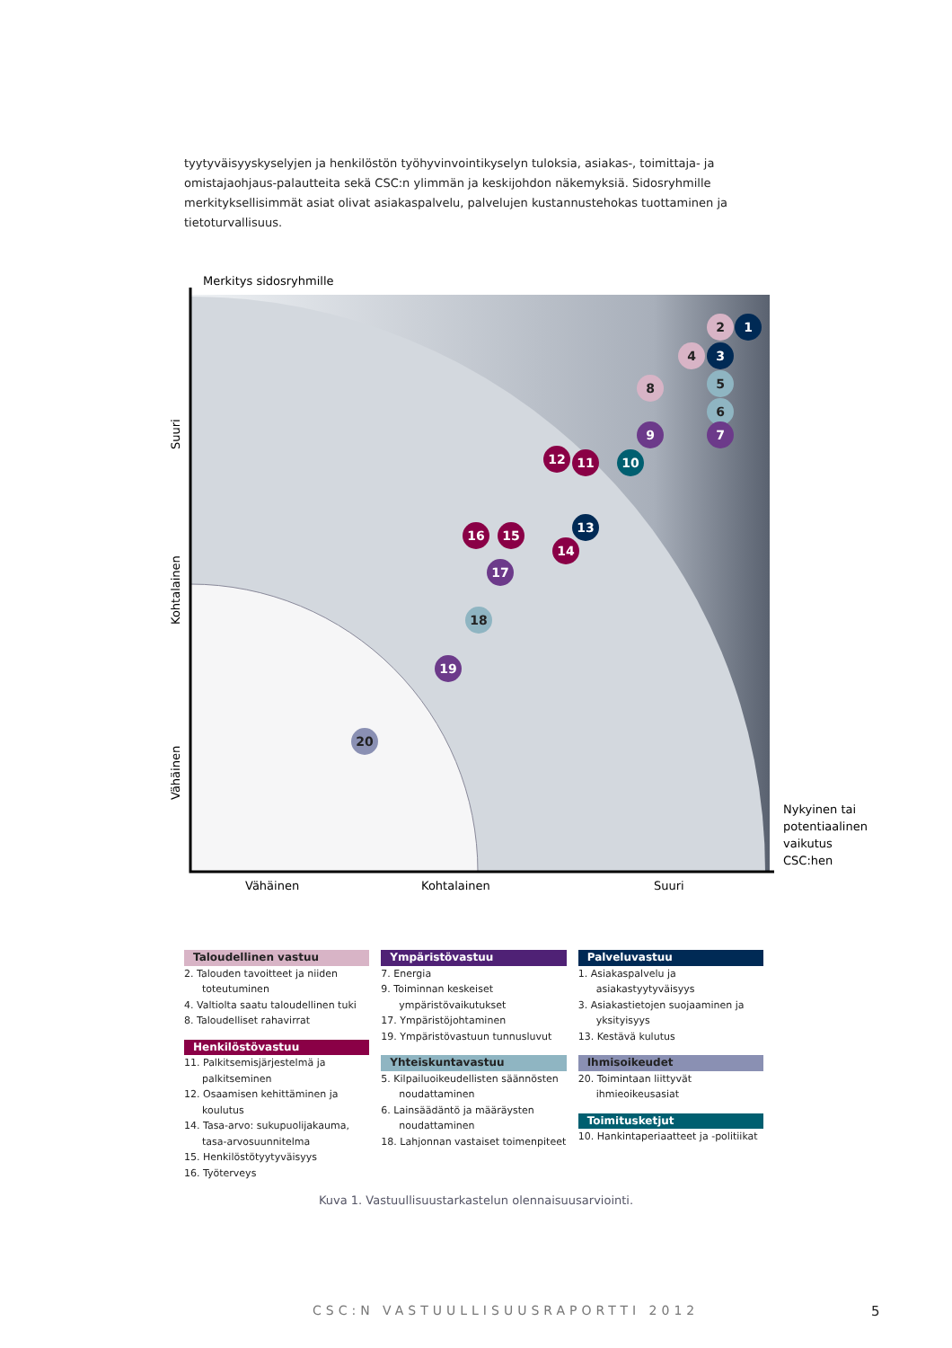tyytyväisyyskyselyjen ja henkilöstön työhyvinvointikyselyn tuloksia, asiakas-, toimittaja- ja omistajaohjaus-palautteita sekä CSC:n ylimmän ja keskijohdon näkemyksiä. Sidosryhmille merkityksellisimmät asiat olivat asiakaspalvelu, palvelujen kustannustehokas tuottaminen ja tietoturvallisuus.
1
2
3
4
5
6
7
8
9
10
11
12
13
14
15
16
17
18
19
20
Merkitys sidosryhmille
Suuri
Kohtalainen
Vähäinen
Vähäinen
Kohtalainen
Suuri
Nykyinen tai
potentiaalinen
vaikutus
CSC:hen
Taloudellinen vastuu
2. Talouden tavoitteet ja niiden toteutuminen
4. Valtiolta saatu taloudellinen tuki
8. Taloudelliset rahavirrat
Henkilöstövastuu
11. Palkitsemisjärjestelmä ja palkitseminen
12. Osaamisen kehittäminen ja koulutus
14. Tasa-arvo: sukupuolijakauma, tasa-arvosuunnitelma
15. Henkilöstötyytyväisyys
16. Työterveys
Ympäristövastuu
7. Energia
9. Toiminnan keskeiset ympäristövaikutukset
17. Ympäristöjohtaminen
19. Ympäristövastuun tunnusluvut
Yhteiskuntavastuu
5. Kilpailuoikeudellisten säännösten noudattaminen
6. Lainsäädäntö ja määräysten noudattaminen
18. Lahjonnan vastaiset toimenpiteet
Palveluvastuu
1. Asiakaspalvelu ja asiakastyytyväisyys
3. Asiakastietojen suojaaminen ja yksityisyys
13. Kestävä kulutus
Ihmisoikeudet
20. Toimintaan liittyvät ihmieoikeusasiat
Toimitusketjut
10. Hankintaperiaatteet ja -politiikat
Kuva 1. Vastuullisuustarkastelun olennaisuusarviointi.
CSC:N VASTUULLISUUSRAPORTTI 2012
5